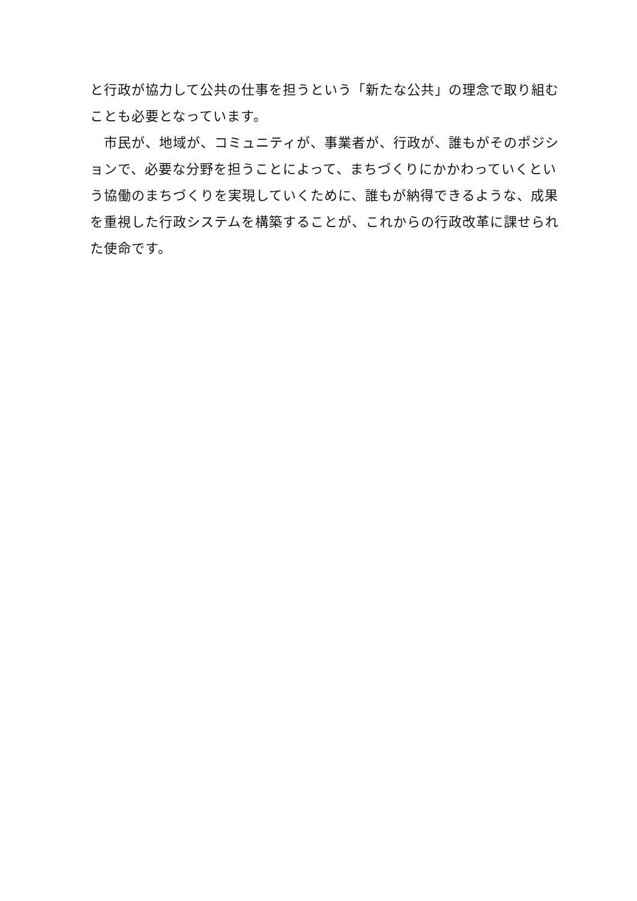と行政が協力して公共の仕事を担うという「新たな公共」の理念で取り組むことも必要となっています。
　市民が、地域が、コミュニティが、事業者が、行政が、誰もがそのポジションで、必要な分野を担うことによって、まちづくりにかかわっていくという協働のまちづくりを実現していくために、誰もが納得できるような、成果を重視した行政システムを構築することが、これからの行政改革に課せられた使命です。